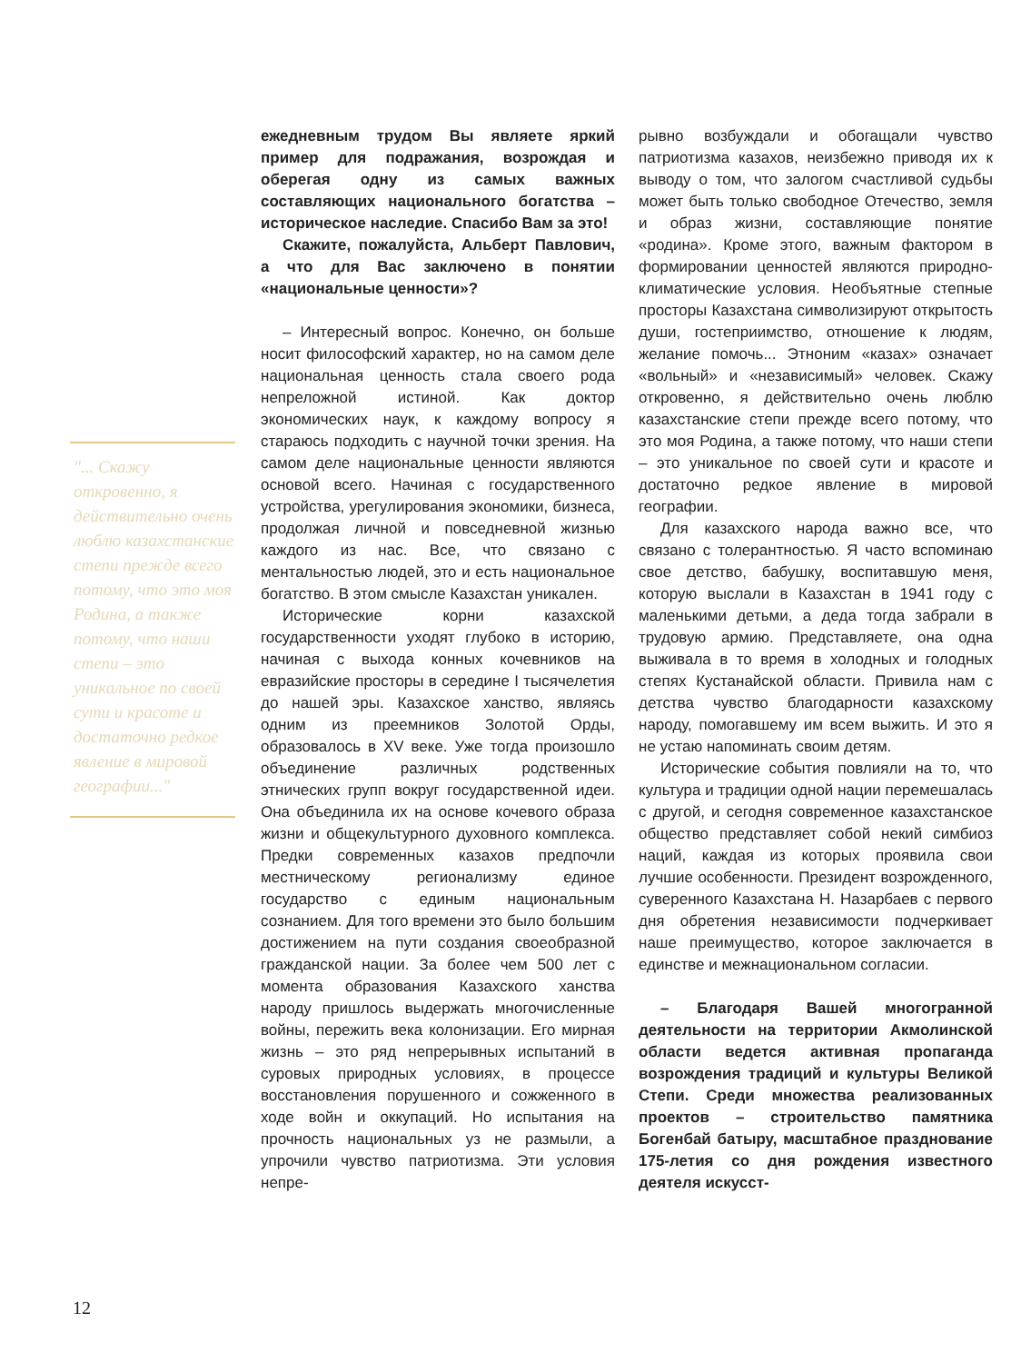"... Скажу откровенно, я действительно очень люблю казахстанские степи прежде всего потому, что это моя Родина, а также потому, что наши степи – это уникальное по своей сути и красоте и достаточно редкое явление в мировой географии..."
ежедневным трудом Вы являете яркий пример для подражания, возрождая и оберегая одну из самых важных составляющих национального богатства – историческое наследие. Спасибо Вам за это!
Скажите, пожалуйста, Альберт Павлович, а что для Вас заключено в понятии «национальные ценности»?
– Интересный вопрос. Конечно, он больше носит философский характер, но на самом деле национальная ценность стала своего рода непреложной истиной. Как доктор экономических наук, к каждому вопросу я стараюсь подходить с научной точки зрения. На самом деле национальные ценности являются основой всего. Начиная с государственного устройства, урегулирования экономики, бизнеса, продолжая личной и повседневной жизнью каждого из нас. Все, что связано с ментальностью людей, это и есть национальное богатство. В этом смысле Казахстан уникален.
Исторические корни казахской государственности уходят глубоко в историю, начиная с выхода конных кочевников на евразийские просторы в середине I тысячелетия до нашей эры. Казахское ханство, являясь одним из преемников Золотой Орды, образовалось в XV веке. Уже тогда произошло объединение различных родственных этнических групп вокруг государственной идеи. Она объединила их на основе кочевого образа жизни и общекультурного духовного комплекса. Предки современных казахов предпочли местническому регионализму единое государство с единым национальным сознанием. Для того времени это было большим достижением на пути создания своеобразной гражданской нации. За более чем 500 лет с момента образования Казахского ханства народу пришлось выдержать многочисленные войны, пережить века колонизации. Его мирная жизнь – это ряд непрерывных испытаний в суровых природных условиях, в процессе восстановления порушенного и сожженного в ходе войн и оккупаций. Но испытания на прочность национальных уз не размыли, а упрочили чувство патриотизма. Эти условия непре-
рывно возбуждали и обогащали чувство патриотизма казахов, неизбежно приводя их к выводу о том, что залогом счастливой судьбы может быть только свободное Отечество, земля и образ жизни, составляющие понятие «родина». Кроме этого, важным фактором в формировании ценностей являются природно-климатические условия. Необъятные степные просторы Казахстана символизируют открытость души, гостеприимство, отношение к людям, желание помочь... Этноним «казах» означает «вольный» и «независимый» человек. Скажу откровенно, я действительно очень люблю казахстанские степи прежде всего потому, что это моя Родина, а также потому, что наши степи – это уникальное по своей сути и красоте и достаточно редкое явление в мировой географии.
Для казахского народа важно все, что связано с толерантностью. Я часто вспоминаю свое детство, бабушку, воспитавшую меня, которую выслали в Казахстан в 1941 году с маленькими детьми, а деда тогда забрали в трудовую армию. Представляете, она одна выживала в то время в холодных и голодных степях Кустанайской области. Привила нам с детства чувство благодарности казахскому народу, помогавшему им всем выжить. И это я не устаю напоминать своим детям.
Исторические события повлияли на то, что культура и традиции одной нации перемешалась с другой, и сегодня современное казахстанское общество представляет собой некий симбиоз наций, каждая из которых проявила свои лучшие особенности. Президент возрожденного, суверенного Казахстана Н. Назарбаев с первого дня обретения независимости подчеркивает наше преимущество, которое заключается в единстве и межнациональном согласии.
– Благодаря Вашей многогранной деятельности на территории Акмолинской области ведется активная пропаганда возрождения традиций и культуры Великой Степи. Среди множества реализованных проектов – строительство памятника Богенбай батыру, масштабное празднование 175-летия со дня рождения известного деятеля искусст-
12